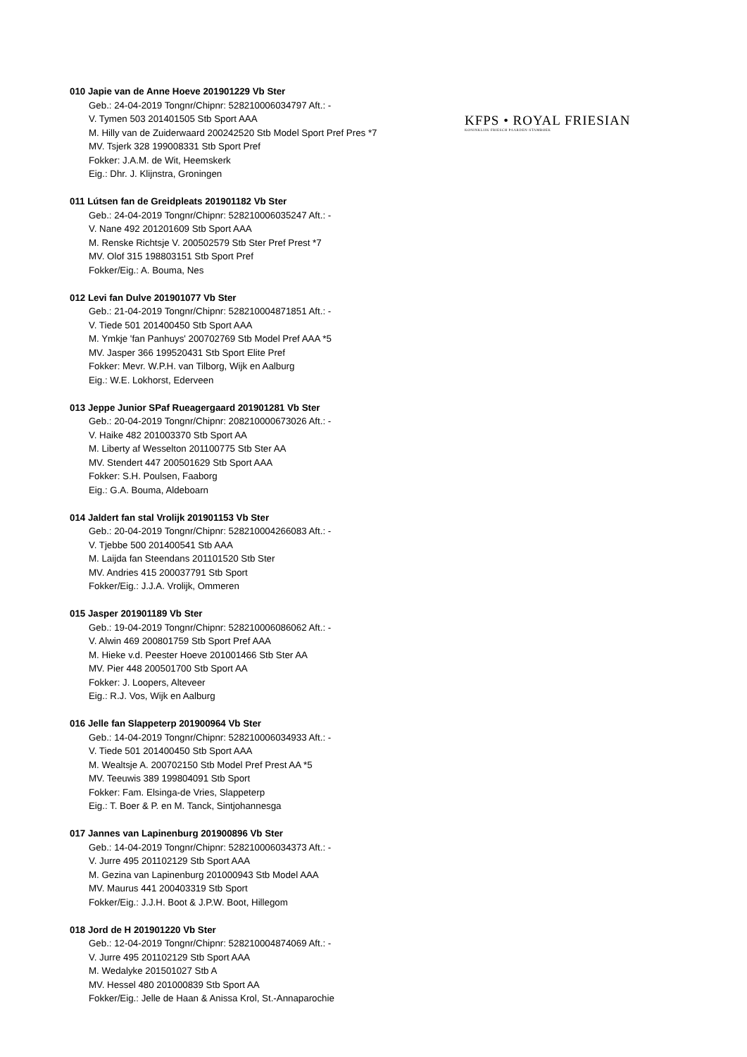KFPS • ROYAL FRIESIAN
KONINKLIJK FRIESCH PAARDEN-STAMBOEK
010 Japie van de Anne Hoeve 201901229 Vb Ster
Geb.: 24-04-2019 Tongnr/Chipnr: 528210006034797 Aft.: -
V. Tymen 503 201401505 Stb Sport AAA
M. Hilly van de Zuiderwaard 200242520 Stb Model Sport Pref Pres *7
MV. Tsjerk 328 199008331 Stb Sport Pref
Fokker: J.A.M. de Wit, Heemskerk
Eig.: Dhr. J. Klijnstra, Groningen
011 Lútsen fan de Greidpleats 201901182 Vb Ster
Geb.: 24-04-2019 Tongnr/Chipnr: 528210006035247 Aft.: -
V. Nane 492 201201609 Stb Sport AAA
M. Renske Richtsje V. 200502579 Stb Ster Pref Prest *7
MV. Olof 315 198803151 Stb Sport Pref
Fokker/Eig.: A. Bouma, Nes
012 Levi fan Dulve 201901077 Vb Ster
Geb.: 21-04-2019 Tongnr/Chipnr: 528210004871851 Aft.: -
V. Tiede 501 201400450 Stb Sport AAA
M. Ymkje 'fan Panhuys' 200702769 Stb Model Pref AAA *5
MV. Jasper 366 199520431 Stb Sport Elite Pref
Fokker: Mevr. W.P.H. van Tilborg, Wijk en Aalburg
Eig.: W.E. Lokhorst, Ederveen
013 Jeppe Junior SPaf Rueagergaard 201901281 Vb Ster
Geb.: 20-04-2019 Tongnr/Chipnr: 208210000673026 Aft.: -
V. Haike 482 201003370 Stb Sport AA
M. Liberty af Wesselton 201100775 Stb Ster AA
MV. Stendert 447 200501629 Stb Sport AAA
Fokker: S.H. Poulsen, Faaborg
Eig.: G.A. Bouma, Aldeboarn
014 Jaldert fan stal Vrolijk 201901153 Vb Ster
Geb.: 20-04-2019 Tongnr/Chipnr: 528210004266083 Aft.: -
V. Tjebbe 500 201400541 Stb AAA
M. Laijda fan Steendans 201101520 Stb Ster
MV. Andries 415 200037791 Stb Sport
Fokker/Eig.: J.J.A. Vrolijk, Ommeren
015 Jasper 201901189 Vb Ster
Geb.: 19-04-2019 Tongnr/Chipnr: 528210006086062 Aft.: -
V. Alwin 469 200801759 Stb Sport Pref AAA
M. Hieke v.d. Peester Hoeve 201001466 Stb Ster AA
MV. Pier 448 200501700 Stb Sport AA
Fokker: J. Loopers, Alteveer
Eig.: R.J. Vos, Wijk en Aalburg
016 Jelle fan Slappeterp 201900964 Vb Ster
Geb.: 14-04-2019 Tongnr/Chipnr: 528210006034933 Aft.: -
V. Tiede 501 201400450 Stb Sport AAA
M. Wealtsje A. 200702150 Stb Model Pref Prest AA *5
MV. Teeuwis 389 199804091 Stb Sport
Fokker: Fam. Elsinga-de Vries, Slappeterp
Eig.: T. Boer & P. en M. Tanck, Sintjohannesga
017 Jannes van Lapinenburg 201900896 Vb Ster
Geb.: 14-04-2019 Tongnr/Chipnr: 528210006034373 Aft.: -
V. Jurre 495 201102129 Stb Sport AAA
M. Gezina van Lapinenburg 201000943 Stb Model AAA
MV. Maurus 441 200403319 Stb Sport
Fokker/Eig.: J.J.H. Boot & J.P.W. Boot, Hillegom
018 Jord de H 201901220 Vb Ster
Geb.: 12-04-2019 Tongnr/Chipnr: 528210004874069 Aft.: -
V. Jurre 495 201102129 Stb Sport AAA
M. Wedalyke 201501027 Stb A
MV. Hessel 480 201000839 Stb Sport AA
Fokker/Eig.: Jelle de Haan & Anissa Krol, St.-Annaparochie